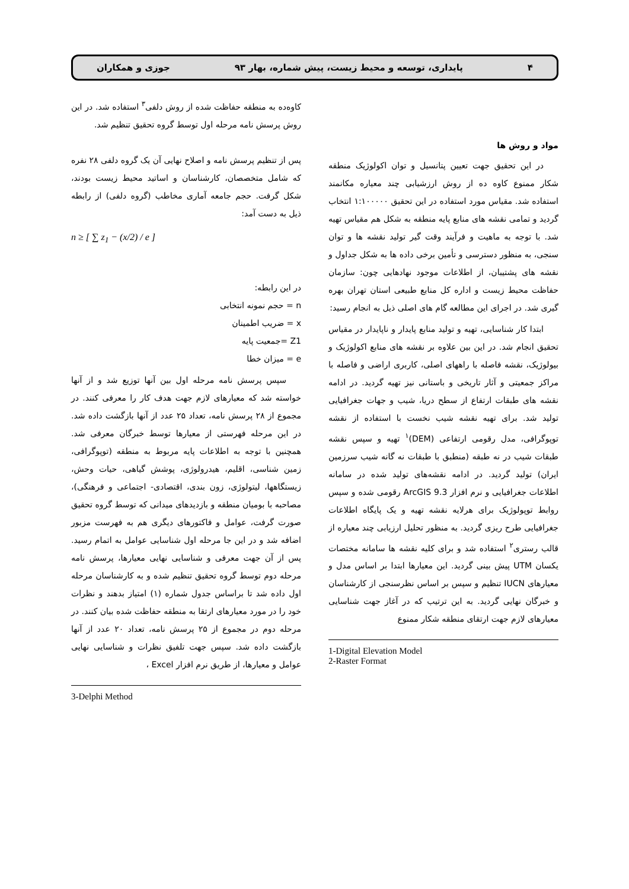۴ پایداری، توسعه و محیط زیست، پیش شماره، بهار ۹۳ جوزی و همکاران
مواد و روش ها
در این تحقیق جهت تعیین پتانسیل و توان اکولوژیک منطقه شکار ممنوع کاوه ده از روش ارزشیابی چند معیاره مکانمند استفاده شد. مقیاس مورد استفاده در این تحقیق ۱:۱۰۰۰۰۰ انتخاب گردید و تمامی نقشه های منابع پایه منطقه به شکل هم مقیاس تهیه شد. با توجه به ماهیت و فرآیند وقت گیر تولید نقشه ها و توان سنجی، به منظور دسترسی و تأمین برخی داده ها به شکل جداول و نقشه های پشتیبان، از اطلاعات موجود نهادهایی چون: سازمان حفاظت محیط زیست و اداره کل منابع طبیعی استان تهران بهره گیری شد. در اجرای این مطالعه گام های اصلی ذیل به انجام رسید:
ابتدا کار شناسایی، تهیه و تولید منابع پایدار و ناپایدار در مقیاس تحقیق انجام شد. در این بین علاوه بر نقشه های منابع اکولوژیک و بیولوژیک، نقشه فاصله با راههای اصلی، کاربری اراضی و فاصله با مراکز جمعیتی و آثار تاریخی و باستانی نیز تهیه گردید. در ادامه نقشه های طبقات ارتفاع از سطح دریا، شیب و جهات جغرافیایی تولید شد. برای تهیه نقشه شیب نخست با استفاده از نقشه توپوگرافی، مدل رقومی ارتفاعی (DEM)<sup>۱</sup> تهیه و سپس نقشه طبقات شیب در نه طبقه (منطبق با طبقات نه گانه شیب سرزمین ایران) تولید گردید. در ادامه نقشه‌های تولید شده در سامانه اطلاعات جغرافیایی و نرم افزار ArcGIS 9.3 رقومی شده و سپس روابط توپولوژیک برای هرلایه نقشه تهیه و یک پایگاه اطلاعات جغرافیایی طرح ریزی گردید. به منظور تحلیل ارزیابی چند معیاره از قالب رستری<sup>۲</sup> استفاده شد و برای کلیه نقشه ها سامانه مختصات یکسان UTM پیش بینی گردید. این معیارها ابتدا بر اساس مدل و معیارهای IUCN تنظیم و سپس بر اساس نظرسنجی از کارشناسان و خبرگان نهایی گردید. به این ترتیب که در آغاز جهت شناسایی معیارهای لازم جهت ارتقای منطقه شکار ممنوع
1-Digital Elevation Model
2-Raster Format
کاوه‌ده به منطقه حفاظت شده از روش دلفی<sup>۳</sup> استفاده شد. در این روش پرسش نامه مرحله اول توسط گروه تحقیق تنظیم شد.
پس از تنظیم پرسش نامه و اصلاح نهایی آن یک گروه دلفی ۲۸ نفره که شامل متخصصان، کارشناسان و اساتید محیط زیست بودند، شکل گرفت. حجم جامعه آماری مخاطب (گروه دلفی) از رابطه ذیل به دست آمد:
n ≥ [ ∑ z<sub>1</sub> − (x/2) / e ]
در این رابطه:
n = حجم نمونه انتخابی
x = ضریب اطمینان
Z1 =جمعیت پایه
e = میزان خطا
سپس پرسش نامه مرحله اول بین آنها توزیع شد و از آنها خواسته شد که معیارهای لازم جهت هدف کار را معرفی کنند. در مجموع از ۲۸ پرسش نامه، تعداد ۲۵ عدد از آنها بازگشت داده شد. در این مرحله فهرستی از معیارها توسط خبرگان معرفی شد. همچنین با توجه به اطلاعات پایه مربوط به منطقه (توپوگرافی، زمین شناسی، اقلیم، هیدرولوژی، پوشش گیاهی، حیات وحش، زیستگاهها، لیتولوژی، زون بندی، اقتصادی- اجتماعی و فرهنگی)، مصاحبه با بومیان منطقه و بازدیدهای میدانی که توسط گروه تحقیق صورت گرفت، عوامل و فاکتورهای دیگری هم به فهرست مزبور اضافه شد و در این جا مرحله اول شناسایی عوامل به اتمام رسید. پس از آن جهت معرفی و شناسایی نهایی معیارها، پرسش نامه مرحله دوم توسط گروه تحقیق تنظیم شده و به کارشناسان مرحله اول داده شد تا براساس جدول شماره (۱) امتیاز بدهند و نظرات خود را در مورد معیارهای ارتقا به منطقه حفاظت شده بیان کنند. در مرحله دوم در مجموع از ۲۵ پرسش نامه، تعداد ۲۰ عدد از آنها بازگشت داده شد. سپس جهت تلفیق نظرات و شناسایی نهایی عوامل و معیارها، از طریق نرم افزار Excel ،
3-Delphi Method